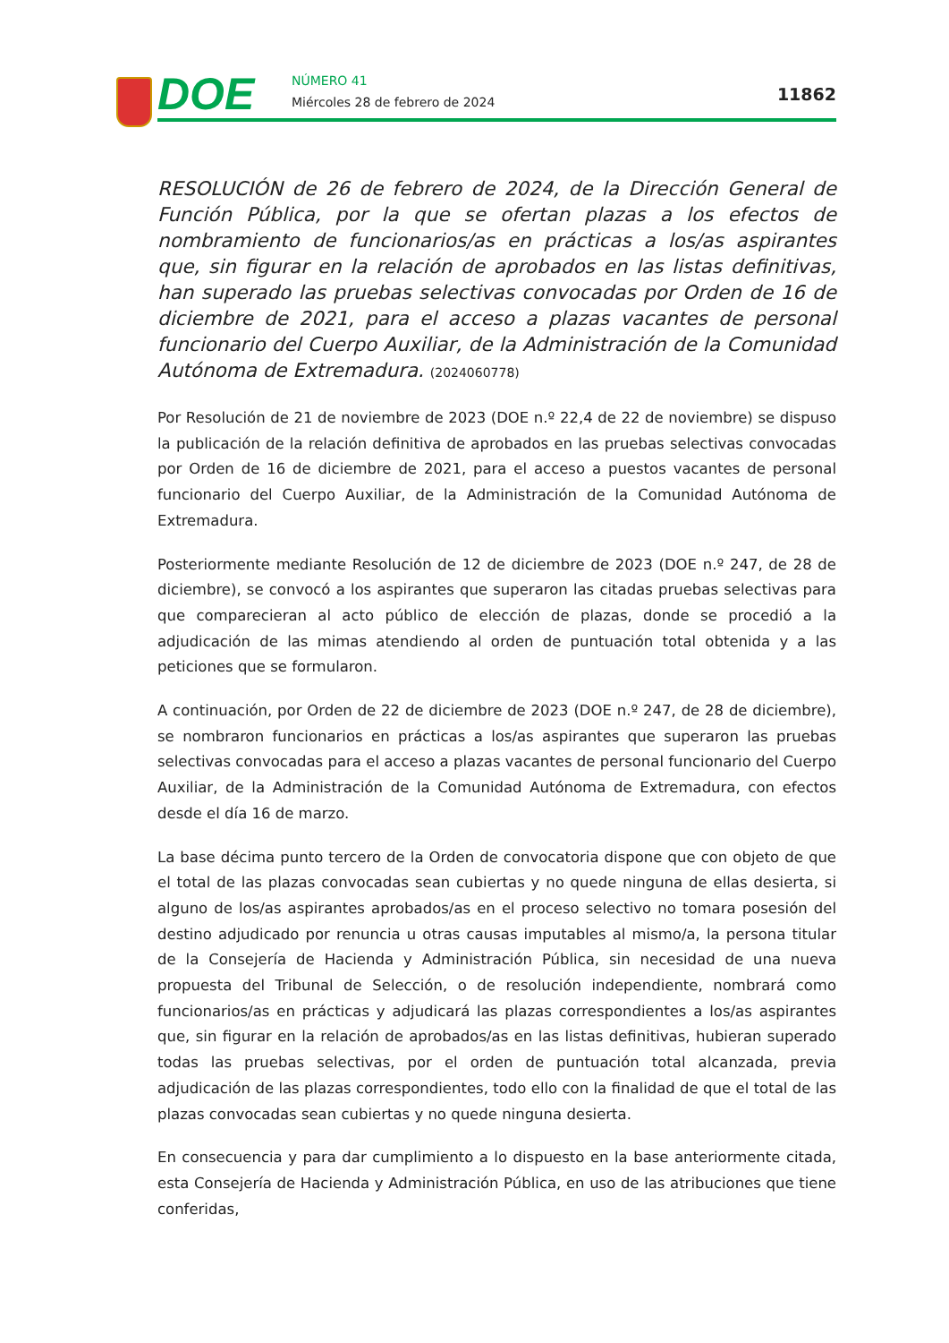DOE NÚMERO 41
Miércoles 28 de febrero de 2024
11862
RESOLUCIÓN de 26 de febrero de 2024, de la Dirección General de Función Pública, por la que se ofertan plazas a los efectos de nombramiento de funcionarios/as en prácticas a los/as aspirantes que, sin figurar en la relación de aprobados en las listas definitivas, han superado las pruebas selectivas convocadas por Orden de 16 de diciembre de 2021, para el acceso a plazas vacantes de personal funcionario del Cuerpo Auxiliar, de la Administración de la Comunidad Autónoma de Extremadura. (2024060778)
Por Resolución de 21 de noviembre de 2023 (DOE n.º 22,4 de 22 de noviembre) se dispuso la publicación de la relación definitiva de aprobados en las pruebas selectivas convocadas por Orden de 16 de diciembre de 2021, para el acceso a puestos vacantes de personal funcionario del Cuerpo Auxiliar, de la Administración de la Comunidad Autónoma de Extremadura.
Posteriormente mediante Resolución de 12 de diciembre de 2023 (DOE n.º 247, de 28 de diciembre), se convocó a los aspirantes que superaron las citadas pruebas selectivas para que comparecieran al acto público de elección de plazas, donde se procedió a la adjudicación de las mimas atendiendo al orden de puntuación total obtenida y a las peticiones que se formularon.
A continuación, por Orden de 22 de diciembre de 2023 (DOE n.º 247, de 28 de diciembre), se nombraron funcionarios en prácticas a los/as aspirantes que superaron las pruebas selectivas convocadas para el acceso a plazas vacantes de personal funcionario del Cuerpo Auxiliar, de la Administración de la Comunidad Autónoma de Extremadura, con efectos desde el día 16 de marzo.
La base décima punto tercero de la Orden de convocatoria dispone que con objeto de que el total de las plazas convocadas sean cubiertas y no quede ninguna de ellas desierta, si alguno de los/as aspirantes aprobados/as en el proceso selectivo no tomara posesión del destino adjudicado por renuncia u otras causas imputables al mismo/a, la persona titular de la Consejería de Hacienda y Administración Pública, sin necesidad de una nueva propuesta del Tribunal de Selección, o de resolución independiente, nombrará como funcionarios/as en prácticas y adjudicará las plazas correspondientes a los/as aspirantes que, sin figurar en la relación de aprobados/as en las listas definitivas, hubieran superado todas las pruebas selectivas, por el orden de puntuación total alcanzada, previa adjudicación de las plazas correspondientes, todo ello con la finalidad de que el total de las plazas convocadas sean cubiertas y no quede ninguna desierta.
En consecuencia y para dar cumplimiento a lo dispuesto en la base anteriormente citada, esta Consejería de Hacienda y Administración Pública, en uso de las atribuciones que tiene conferidas,